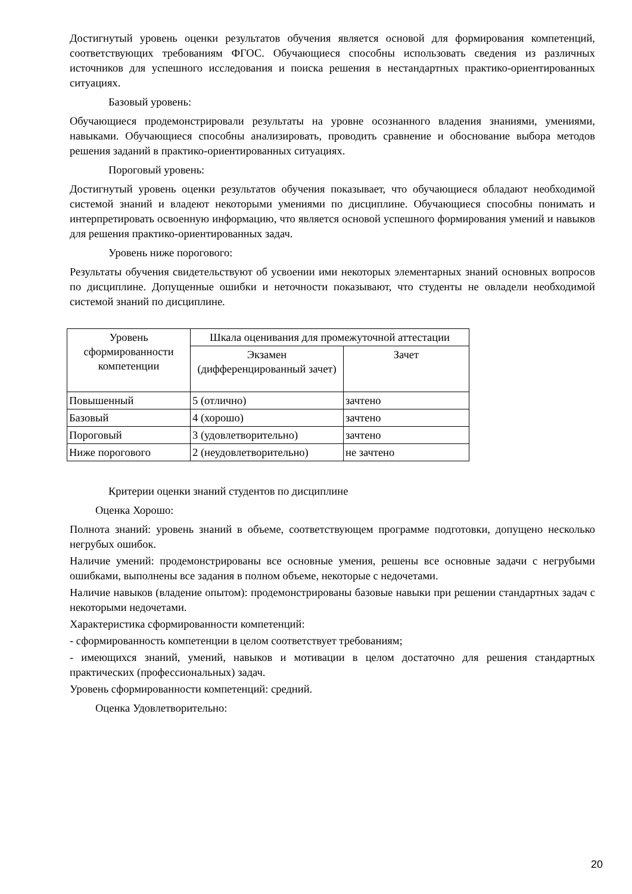Достигнутый уровень оценки результатов обучения является основой для формирования компетенций, соответствующих требованиям ФГОС. Обучающиеся способны использовать сведения из различных источников для успешного исследования и поиска решения в нестандартных практико-ориентированных ситуациях.
Базовый уровень:
Обучающиеся продемонстрировали результаты на уровне осознанного владения знаниями, умениями, навыками. Обучающиеся способны анализировать, проводить сравнение и обоснование выбора методов решения заданий в практико-ориентированных ситуациях.
Пороговый уровень:
Достигнутый уровень оценки результатов обучения показывает, что обучающиеся обладают необходимой системой знаний и владеют некоторыми умениями по дисциплине. Обучающиеся способны понимать и интерпретировать освоенную информацию, что является основой успешного формирования умений и навыков для решения практико-ориентированных задач.
Уровень ниже порогового:
Результаты обучения свидетельствуют об усвоении ими некоторых элементарных знаний основных вопросов по дисциплине. Допущенные ошибки и неточности показывают, что студенты не овладели необходимой системой знаний по дисциплине.
| Уровень сформированности компетенции | Шкала оценивания для промежуточной аттестации | |
| --- | --- | --- |
| | Экзамен (дифференцированный зачет) | Зачет |
| Повышенный | 5 (отлично) | зачтено |
| Базовый | 4 (хорошо) | зачтено |
| Пороговый | 3 (удовлетворительно) | зачтено |
| Ниже порогового | 2 (неудовлетворительно) | не зачтено |
Критерии оценки знаний студентов по дисциплине
Оценка Хорошо:
Полнота знаний: уровень знаний в объеме, соответствующем программе подготовки, допущено несколько негрубых ошибок.
Наличие умений: продемонстрированы все основные умения, решены все основные задачи с негрубыми ошибками, выполнены все задания в полном объеме, некоторые с недочетами.
Наличие навыков (владение опытом): продемонстрированы базовые навыки при решении стандартных задач с некоторыми недочетами.
Характеристика сформированности компетенций:
- сформированность компетенции в целом соответствует требованиям;
- имеющихся знаний, умений, навыков и мотивации в целом достаточно для решения стандартных практических (профессиональных) задач.
Уровень сформированности компетенций: средний.
Оценка Удовлетворительно:
20